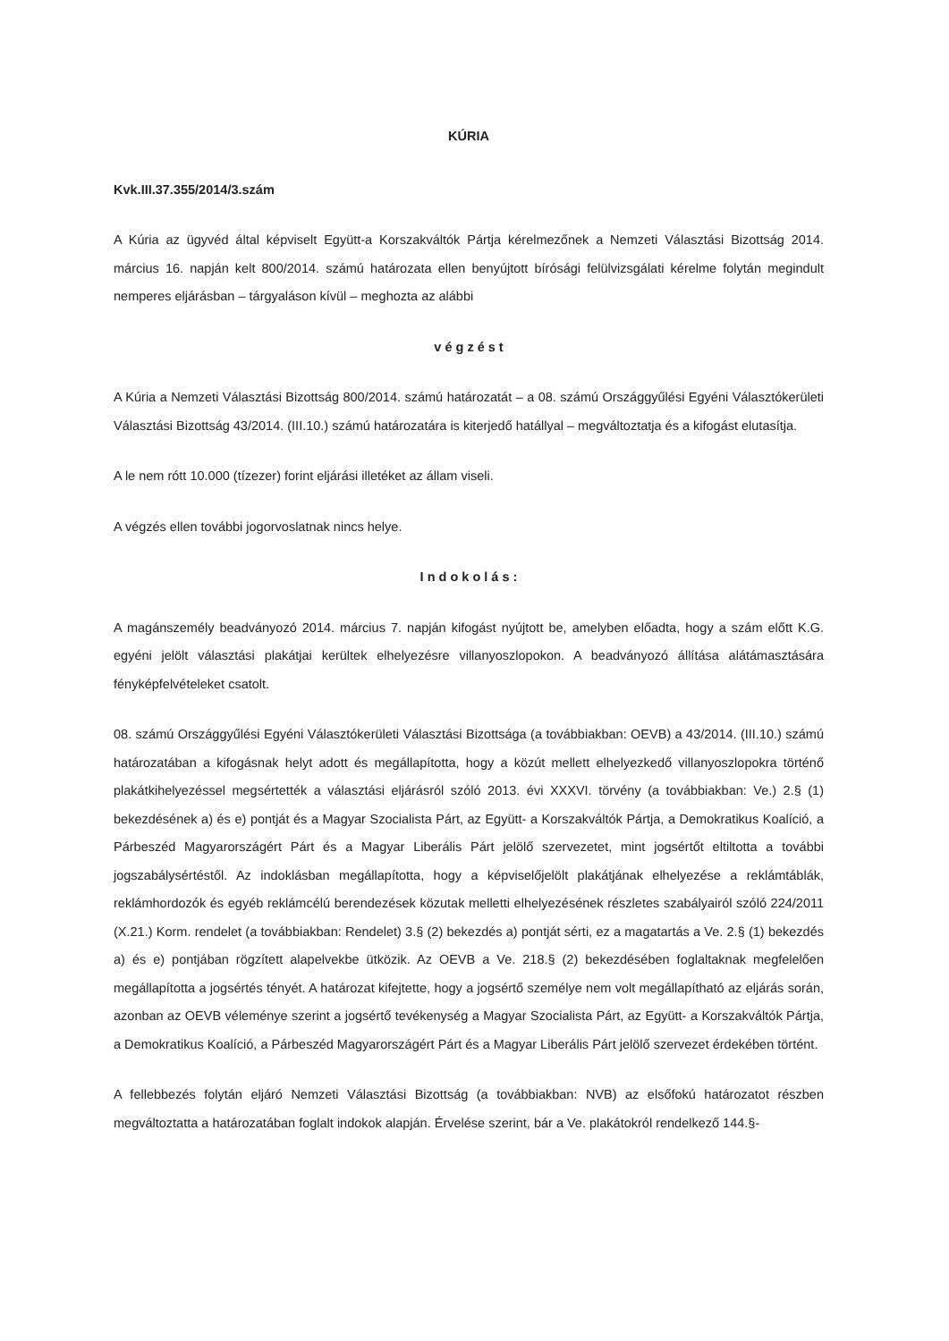KÚRIA
Kvk.III.37.355/2014/3.szám
A Kúria az ügyvéd által képviselt Együtt-a Korszakváltók Pártja kérelmezőnek a Nemzeti Választási Bizottság 2014. március 16. napján kelt 800/2014. számú határozata ellen benyújtott bírósági felülvizsgálati kérelme folytán megindult nemperes eljárásban – tárgyaláson kívül – meghozta az alábbi
v é g z é s t
A Kúria a Nemzeti Választási Bizottság 800/2014. számú határozatát – a 08. számú Országgyűlési Egyéni Választókerületi Választási Bizottság 43/2014. (III.10.) számú határozatára is kiterjedő hatállyal – megváltoztatja és a kifogást elutasítja.
A le nem rótt 10.000 (tízezer) forint eljárási illetéket az állam viseli.
A végzés ellen további jogorvoslatnak nincs helye.
I n d o k o l á s :
A magánszemély beadványozó 2014. március 7. napján kifogást nyújtott be, amelyben előadta, hogy a szám előtt K.G. egyéni jelölt választási plakátjai kerültek elhelyezésre villanyoszlopokon. A beadványozó állítása alátámasztására fényképfelvételeket csatolt.
08. számú Országgyűlési Egyéni Választókerületi Választási Bizottsága (a továbbiakban: OEVB) a 43/2014. (III.10.) számú határozatában a kifogásnak helyt adott és megállapította, hogy a közút mellett elhelyezkedő villanyoszlopokra történő plakátkihelyezéssel megsértették a választási eljárásról szóló 2013. évi XXXVI. törvény (a továbbiakban: Ve.) 2.§ (1) bekezdésének a) és e) pontját és a Magyar Szocialista Párt, az Együtt- a Korszakváltók Pártja, a Demokratikus Koalíció, a Párbeszéd Magyarországért Párt és a Magyar Liberális Párt jelölő szervezetet, mint jogsértőt eltiltotta a további jogszabálysértéstől. Az indoklásban megállapította, hogy a képviselőjelölt plakátjának elhelyezése a reklámtáblák, reklámhordozók és egyéb reklámcélú berendezések közutak melletti elhelyezésének részletes szabályairól szóló 224/2011 (X.21.) Korm. rendelet (a továbbiakban: Rendelet) 3.§ (2) bekezdés a) pontját sérti, ez a magatartás a Ve. 2.§ (1) bekezdés a) és e) pontjában rögzített alapelvekbe ütközik. Az OEVB a Ve. 218.§ (2) bekezdésében foglaltaknak megfelelően megállapította a jogsértés tényét. A határozat kifejtette, hogy a jogsértő személye nem volt megállapítható az eljárás során, azonban az OEVB véleménye szerint a jogsértő tevékenység a Magyar Szocialista Párt, az Együtt- a Korszakváltók Pártja, a Demokratikus Koalíció, a Párbeszéd Magyarországért Párt és a Magyar Liberális Párt jelölő szervezet érdekében történt.
A fellebbezés folytán eljáró Nemzeti Választási Bizottság (a továbbiakban: NVB) az elsőfokú határozatot részben megváltoztatta a határozatában foglalt indokok alapján. Érvelése szerint, bár a Ve. plakátokról rendelkező 144.§-